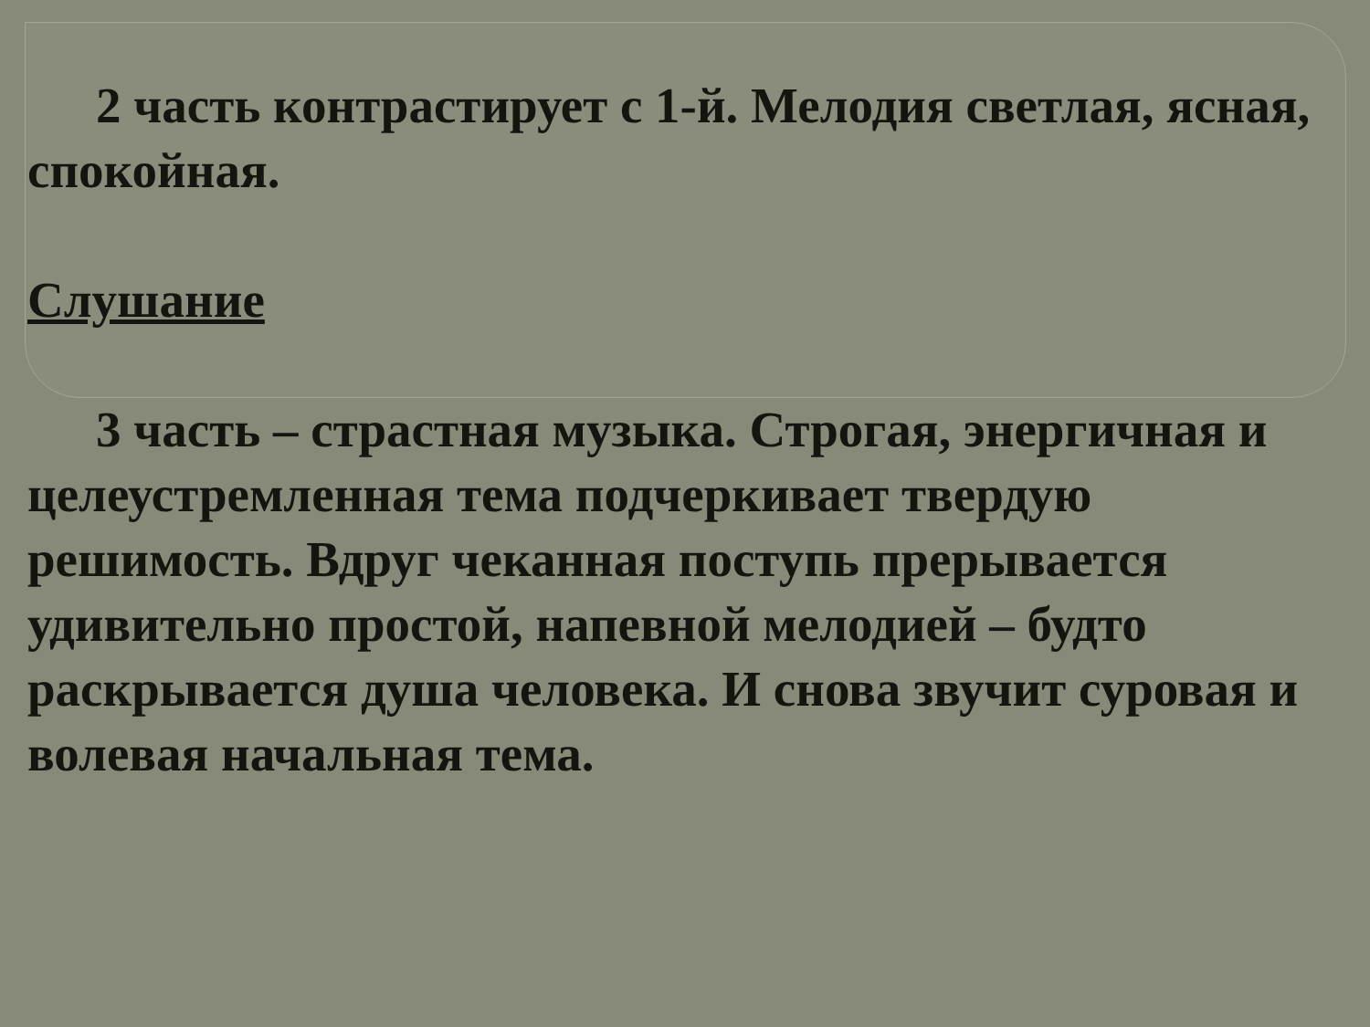2 часть контрастирует с 1-й. Мелодия светлая, ясная, спокойная.
Слушание
3 часть – страстная музыка. Строгая, энергичная и целеустремленная тема подчеркивает твердую решимость. Вдруг чеканная поступь прерывается удивительно простой, напевной мелодией – будто раскрывается душа человека. И снова звучит суровая и волевая начальная тема.